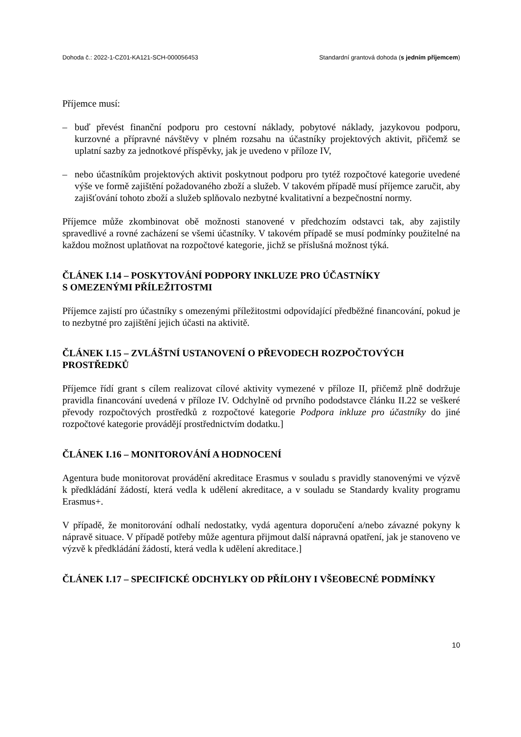Dohoda č.: 2022-1-CZ01-KA121-SCH-000056453 Standardní grantová dohoda (s jedním příjemcem)
Příjemce musí:
– buď převést finanční podporu pro cestovní náklady, pobytové náklady, jazykovou podporu, kurzovné a přípravné návštěvy v plném rozsahu na účastníky projektových aktivit, přičemž se uplatní sazby za jednotkové příspěvky, jak je uvedeno v příloze IV,
– nebo účastníkům projektových aktivit poskytnout podporu pro tytéž rozpočtové kategorie uvedené výše ve formě zajištění požadovaného zboží a služeb. V takovém případě musí příjemce zaručit, aby zajišťování tohoto zboží a služeb splňovalo nezbytné kvalitativní a bezpečnostní normy.
Příjemce může zkombinovat obě možnosti stanovené v předchozím odstavci tak, aby zajistily spravedlivé a rovné zacházení se všemi účastníky. V takovém případě se musí podmínky použitelné na každou možnost uplatňovat na rozpočtové kategorie, jichž se příslušná možnost týká.
ČLÁNEK I.14 – POSKYTOVÁNÍ PODPORY INKLUZE PRO ÚČASTNÍKY
S OMEZENÝMI PŘÍLEŽITOSTMI
Příjemce zajistí pro účastníky s omezenými příležitostmi odpovídající předběžné financování, pokud je to nezbytné pro zajištění jejich účasti na aktivitě.
ČLÁNEK I.15 – ZVLÁŠTNÍ USTANOVENÍ O PŘEVODECH ROZPOČTOVÝCH PROSTŘEDKŮ
Příjemce řídí grant s cílem realizovat cílové aktivity vymezené v příloze II, přičemž plně dodržuje pravidla financování uvedená v příloze IV. Odchylně od prvního pododstavce článku II.22 se veškeré převody rozpočtových prostředků z rozpočtové kategorie Podpora inkluze pro účastníky do jiné rozpočtové kategorie provádějí prostřednictvím dodatku.]
ČLÁNEK I.16 – MONITOROVÁNÍ A HODNOCENÍ
Agentura bude monitorovat provádění akreditace Erasmus v souladu s pravidly stanovenými ve výzvě k předkládání žádostí, která vedla k udělení akreditace, a v souladu se Standardy kvality programu Erasmus+.
V případě, že monitorování odhalí nedostatky, vydá agentura doporučení a/nebo závazné pokyny k nápravě situace. V případě potřeby může agentura přijmout další nápravná opatření, jak je stanoveno ve výzvě k předkládání žádostí, která vedla k udělení akreditace.]
ČLÁNEK I.17 – SPECIFICKÉ ODCHYLKY OD PŘÍLOHY I VŠEOBECNÉ PODMÍNKY
10